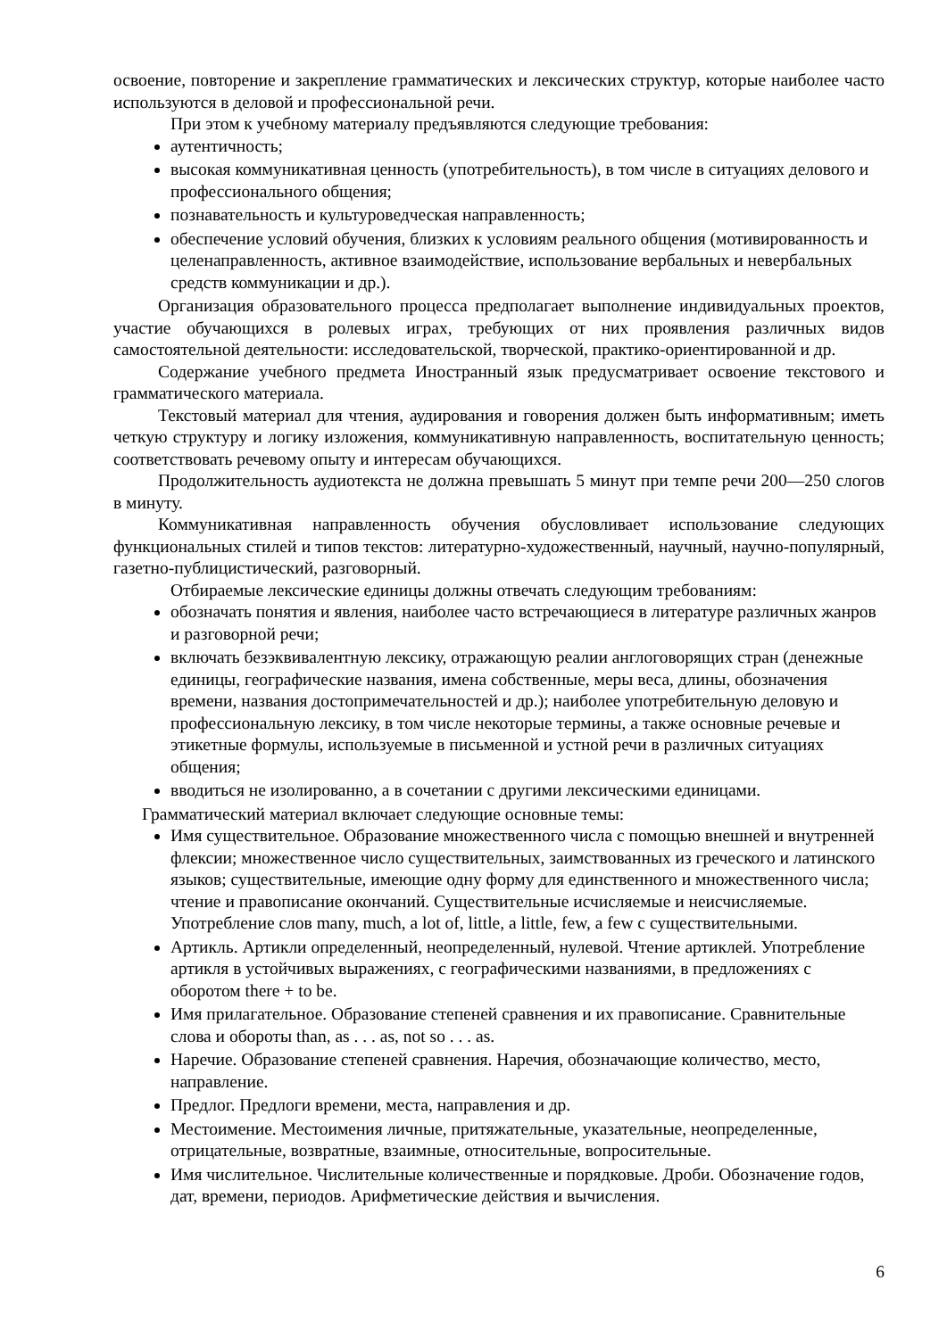освоение, повторение и закрепление грамматических и лексических структур, которые наиболее часто используются в деловой и профессиональной речи.
При этом к учебному материалу предъявляются следующие требования:
аутентичность;
высокая коммуникативная ценность (употребительность), в том числе в ситуациях делового и профессионального общения;
познавательность и культуроведческая направленность;
обеспечение условий обучения, близких к условиям реального общения (мотивированность и целенаправленность, активное взаимодействие, использование вербальных и невербальных средств коммуникации и др.).
Организация образовательного процесса предполагает выполнение индивидуальных проектов, участие обучающихся в ролевых играх, требующих от них проявления различных видов самостоятельной деятельности: исследовательской, творческой, практико-ориентированной и др.
Содержание учебного предмета Иностранный язык предусматривает освоение текстового и грамматического материала.
Текстовый материал для чтения, аудирования и говорения должен быть информативным; иметь четкую структуру и логику изложения, коммуникативную направленность, воспитательную ценность; соответствовать речевому опыту и интересам обучающихся.
Продолжительность аудиотекста не должна превышать 5 минут при темпе речи 200—250 слогов в минуту.
Коммуникативная направленность обучения обусловливает использование следующих функциональных стилей и типов текстов: литературно-художественный, научный, научно-популярный, газетно-публицистический, разговорный.
Отбираемые лексические единицы должны отвечать следующим требованиям:
обозначать понятия и явления, наиболее часто встречающиеся в литературе различных жанров и разговорной речи;
включать безэквивалентную лексику, отражающую реалии англоговорящих стран (денежные единицы, географические названия, имена собственные, меры веса, длины, обозначения времени, названия достопримечательностей и др.); наиболее употребительную деловую и профессиональную лексику, в том числе некоторые термины, а также основные речевые и этикетные формулы, используемые в письменной и устной речи в различных ситуациях общения;
вводиться не изолированно, а в сочетании с другими лексическими единицами.
Грамматический материал включает следующие основные темы:
Имя существительное. Образование множественного числа с помощью внешней и внутренней флексии; множественное число существительных, заимствованных из греческого и латинского языков; существительные, имеющие одну форму для единственного и множественного числа; чтение и правописание окончаний. Существительные исчисляемые и неисчисляемые. Употребление слов many, much, a lot of, little, a little, few, a few с существительными.
Артикль. Артикли определенный, неопределенный, нулевой. Чтение артиклей. Употребление артикля в устойчивых выражениях, с географическими названиями, в предложениях с оборотом there + to be.
Имя прилагательное. Образование степеней сравнения и их правописание. Сравнительные слова и обороты than, as . . . as, not so . . . as.
Наречие. Образование степеней сравнения. Наречия, обозначающие количество, место, направление.
Предлог. Предлоги времени, места, направления и др.
Местоимение. Местоимения личные, притяжательные, указательные, неопределенные, отрицательные, возвратные, взаимные, относительные, вопросительные.
Имя числительное. Числительные количественные и порядковые. Дроби. Обозначение годов, дат, времени, периодов. Арифметические действия и вычисления.
6